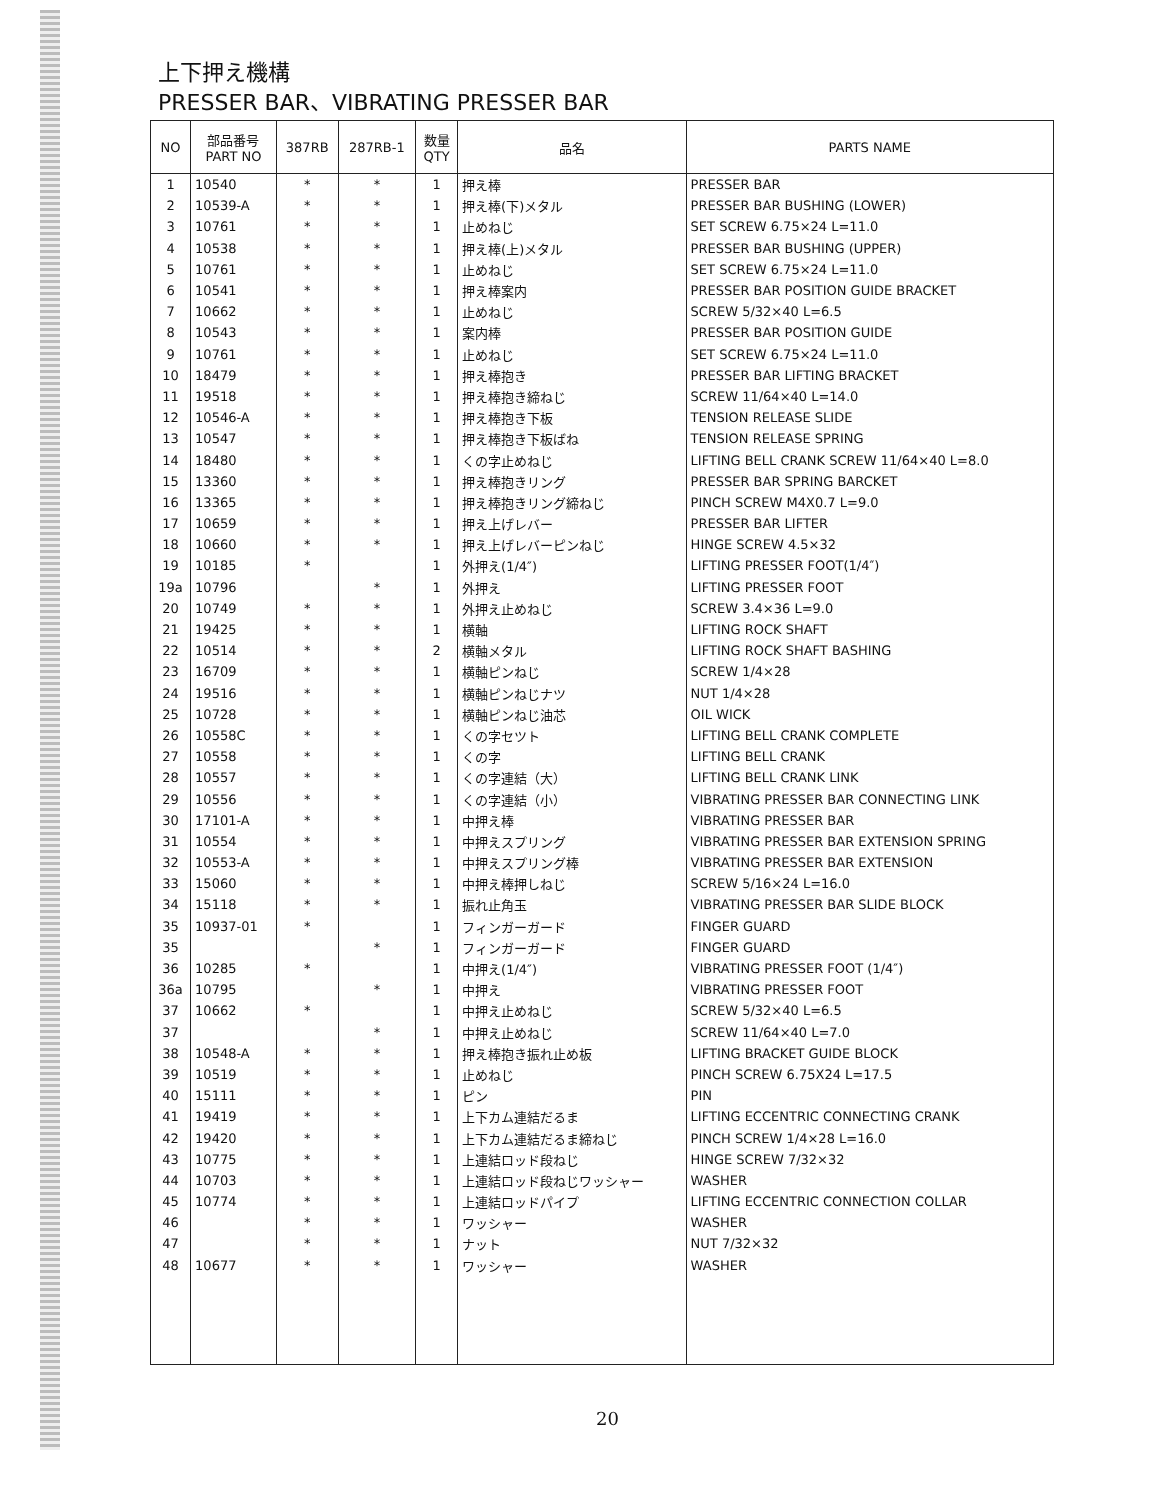上下押え機構
PRESSER BAR、VIBRATING PRESSER BAR
| NO | 部品番号 PART NO | 387RB | 287RB-1 | 数量 QTY | 品名 | PARTS NAME |
| --- | --- | --- | --- | --- | --- | --- |
| 1 | 10540 | * | * | 1 | 押え棒 | PRESSER BAR |
| 2 | 10539-A | * | * | 1 | 押え棒(下)メタル | PRESSER BAR BUSHING (LOWER) |
| 3 | 10761 | * | * | 1 | 止めねじ | SET SCREW 6.75×24 L=11.0 |
| 4 | 10538 | * | * | 1 | 押え棒(上)メタル | PRESSER BAR BUSHING (UPPER) |
| 5 | 10761 | * | * | 1 | 止めねじ | SET SCREW 6.75×24 L=11.0 |
| 6 | 10541 | * | * | 1 | 押え棒案内 | PRESSER BAR POSITION GUIDE BRACKET |
| 7 | 10662 | * | * | 1 | 止めねじ | SCREW 5/32×40 L=6.5 |
| 8 | 10543 | * | * | 1 | 案内棒 | PRESSER BAR POSITION GUIDE |
| 9 | 10761 | * | * | 1 | 止めねじ | SET SCREW 6.75×24 L=11.0 |
| 10 | 18479 | * | * | 1 | 押え棒抱き | PRESSER BAR LIFTING BRACKET |
| 11 | 19518 | * | * | 1 | 押え棒抱き締ねじ | SCREW 11/64×40 L=14.0 |
| 12 | 10546-A | * | * | 1 | 押え棒抱き下板 | TENSION RELEASE SLIDE |
| 13 | 10547 | * | * | 1 | 押え棒抱き下板ばね | TENSION RELEASE SPRING |
| 14 | 18480 | * | * | 1 | くの字止めねじ | LIFTING BELL CRANK SCREW 11/64×40 L=8.0 |
| 15 | 13360 | * | * | 1 | 押え棒抱きリング | PRESSER BAR SPRING BARCKET |
| 16 | 13365 | * | * | 1 | 押え棒抱きリング締ねじ | PINCH SCREW M4X0.7 L=9.0 |
| 17 | 10659 | * | * | 1 | 押え上げレバー | PRESSER BAR LIFTER |
| 18 | 10660 | * | * | 1 | 押え上げレバーピンねじ | HINGE SCREW 4.5×32 |
| 19 | 10185 | * | | 1 | 外押え(1/4″) | LIFTING PRESSER FOOT(1/4″) |
| 19a | 10796 | | * | 1 | 外押え | LIFTING PRESSER FOOT |
| 20 | 10749 | * | * | 1 | 外押え止めねじ | SCREW 3.4×36 L=9.0 |
| 21 | 19425 | * | * | 1 | 横軸 | LIFTING ROCK SHAFT |
| 22 | 10514 | * | * | 2 | 横軸メタル | LIFTING ROCK SHAFT BASHING |
| 23 | 16709 | * | * | 1 | 横軸ピンねじ | SCREW 1/4×28 |
| 24 | 19516 | * | * | 1 | 横軸ピンねじナツ | NUT 1/4×28 |
| 25 | 10728 | * | * | 1 | 横軸ピンねじ油芯 | OIL WICK |
| 26 | 10558C | * | * | 1 | くの字セツト | LIFTING BELL CRANK COMPLETE |
| 27 | 10558 | * | * | 1 | くの字 | LIFTING BELL CRANK |
| 28 | 10557 | * | * | 1 | くの字連結（大） | LIFTING BELL CRANK LINK |
| 29 | 10556 | * | * | 1 | くの字連結（小） | VIBRATING PRESSER BAR CONNECTING LINK |
| 30 | 17101-A | * | * | 1 | 中押え棒 | VIBRATING PRESSER BAR |
| 31 | 10554 | * | * | 1 | 中押えスプリング | VIBRATING PRESSER BAR EXTENSION SPRING |
| 32 | 10553-A | * | * | 1 | 中押えスプリング棒 | VIBRATING PRESSER BAR EXTENSION |
| 33 | 15060 | * | * | 1 | 中押え棒押しねじ | SCREW 5/16×24 L=16.0 |
| 34 | 15118 | * | * | 1 | 振れ止角玉 | VIBRATING PRESSER BAR SLIDE BLOCK |
| 35 | 10937-01 | * | | 1 | フィンガーガード | FINGER GUARD |
| 35 | | | * | 1 | フィンガーガード | FINGER GUARD |
| 36 | 10285 | * | | 1 | 中押え(1/4″) | VIBRATING PRESSER FOOT (1/4″) |
| 36a | 10795 | | * | 1 | 中押え | VIBRATING PRESSER FOOT |
| 37 | 10662 | * | | 1 | 中押え止めねじ | SCREW 5/32×40 L=6.5 |
| 37 | | | * | 1 | 中押え止めねじ | SCREW 11/64×40 L=7.0 |
| 38 | 10548-A | * | * | 1 | 押え棒抱き振れ止め板 | LIFTING BRACKET GUIDE BLOCK |
| 39 | 10519 | * | * | 1 | 止めねじ | PINCH SCREW 6.75X24 L=17.5 |
| 40 | 15111 | * | * | 1 | ピン | PIN |
| 41 | 19419 | * | * | 1 | 上下カム連結だるま | LIFTING ECCENTRIC CONNECTING CRANK |
| 42 | 19420 | * | * | 1 | 上下カム連結だるま締ねじ | PINCH SCREW 1/4×28 L=16.0 |
| 43 | 10775 | * | * | 1 | 上連結ロッド段ねじ | HINGE SCREW 7/32×32 |
| 44 | 10703 | * | * | 1 | 上連結ロッド段ねじワッシャー | WASHER |
| 45 | 10774 | * | * | 1 | 上連結ロッドパイプ | LIFTING ECCENTRIC CONNECTION COLLAR |
| 46 | | * | * | 1 | ワッシャー | WASHER |
| 47 | | * | * | 1 | ナット | NUT 7/32×32 |
| 48 | 10677 | * | * | 1 | ワッシャー | WASHER |
20